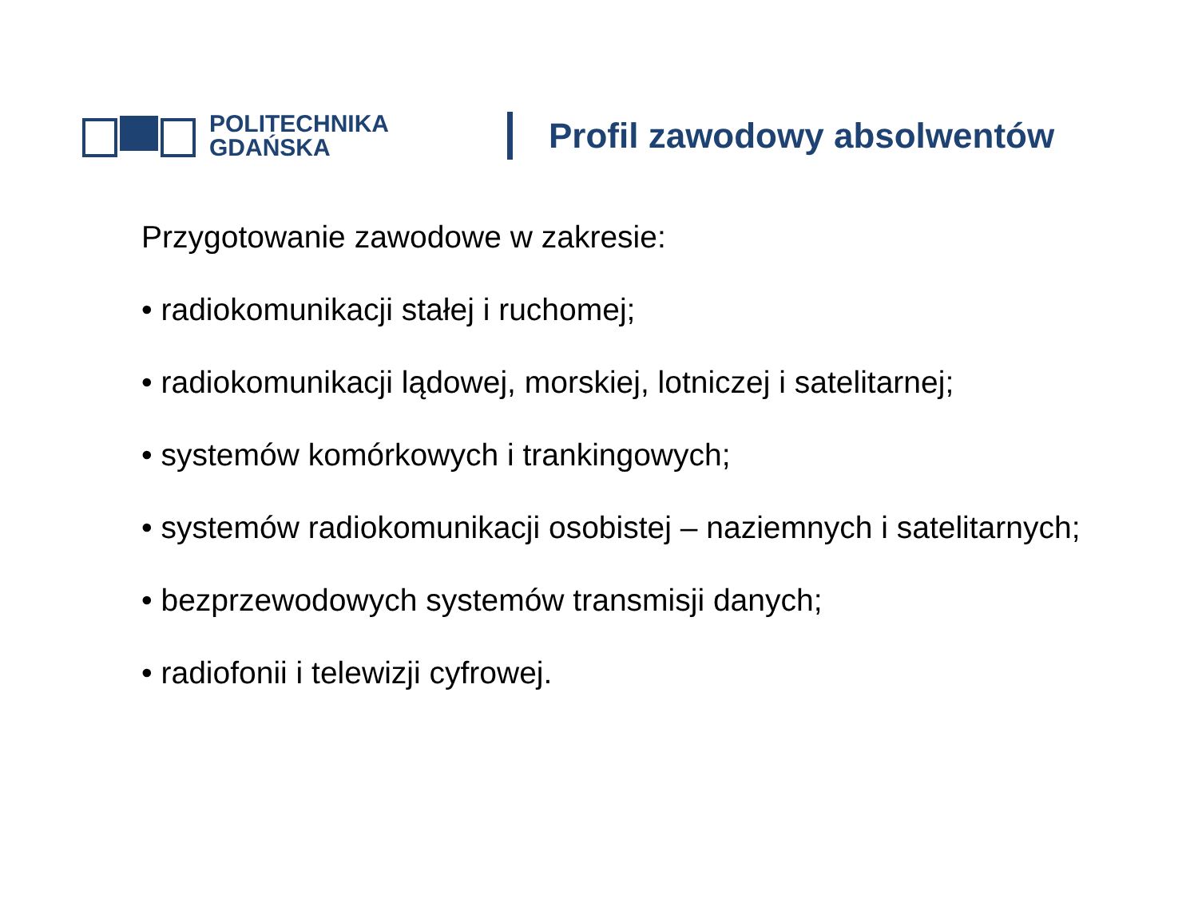POLITECHNIKA
GDAŃSKA
Profil zawodowy absolwentów
Przygotowanie zawodowe w zakresie:
• radiokomunikacji stałej i ruchomej;
• radiokomunikacji lądowej, morskiej, lotniczej i satelitarnej;
• systemów komórkowych i trankingowych;
• systemów radiokomunikacji osobistej – naziemnych i satelitarnych;
• bezprzewodowych systemów transmisji danych;
• radiofonii i telewizji cyfrowej.